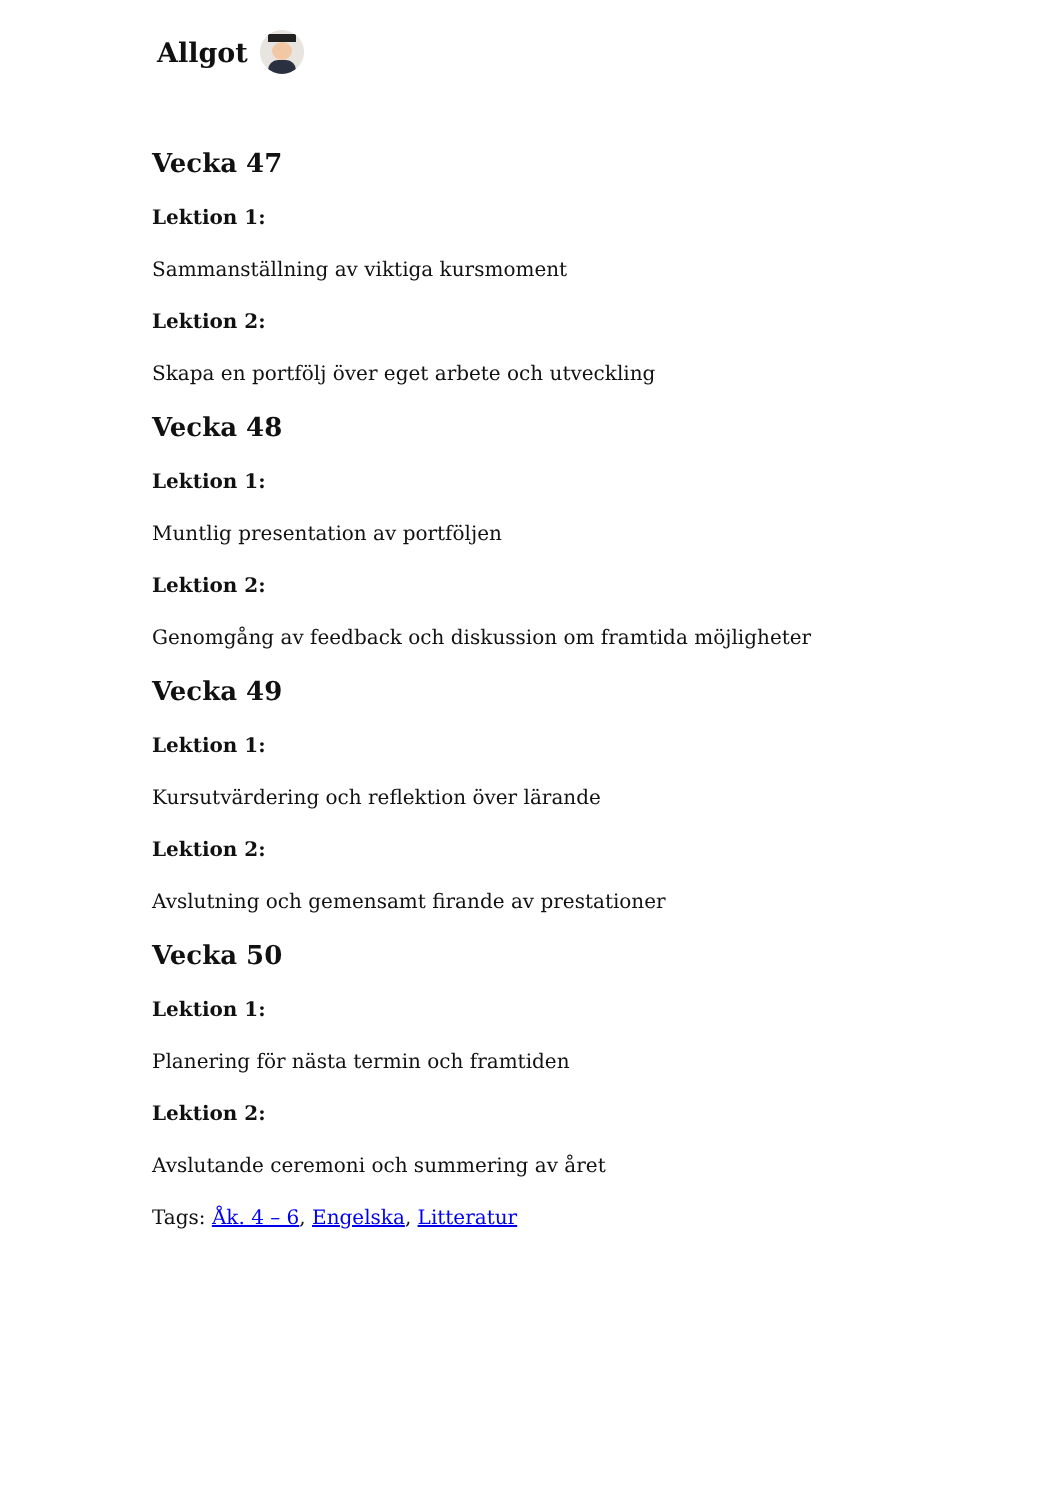Allgot
Vecka 47
Lektion 1:
Sammanställning av viktiga kursmoment
Lektion 2:
Skapa en portfölj över eget arbete och utveckling
Vecka 48
Lektion 1:
Muntlig presentation av portföljen
Lektion 2:
Genomgång av feedback och diskussion om framtida möjligheter
Vecka 49
Lektion 1:
Kursutvärdering och reflektion över lärande
Lektion 2:
Avslutning och gemensamt firande av prestationer
Vecka 50
Lektion 1:
Planering för nästa termin och framtiden
Lektion 2:
Avslutande ceremoni och summering av året
Tags: Åk. 4 – 6, Engelska, Litteratur